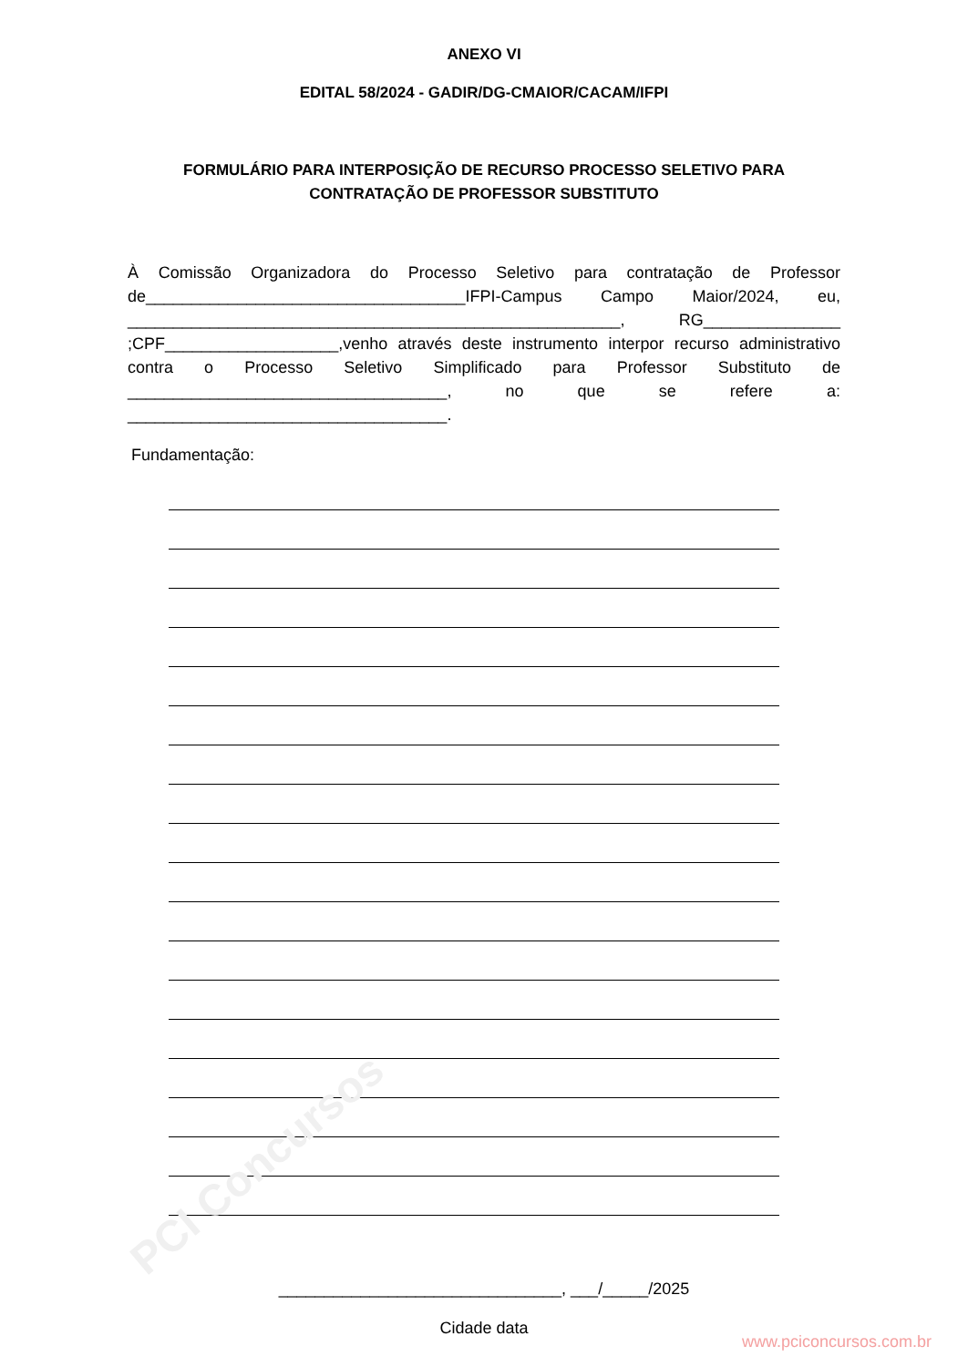PCI Concursos
ANEXO VI
EDITAL 58/2024 - GADIR/DG-CMAIOR/CACAM/IFPI
FORMULÁRIO PARA INTERPOSIÇÃO DE RECURSO PROCESSO SELETIVO PARA CONTRATAÇÃO DE PROFESSOR SUBSTITUTO
À Comissão Organizadora do Processo Seletivo para contratação de Professor de___________________________________IFPI-Campus Campo Maior/2024, eu, ______________________________________________________, RG_______________ ;CPF___________________,venho através deste instrumento interpor recurso administrativo contra o Processo Seletivo Simplificado para Professor Substituto de ___________________________________, no que se refere a: ___________________________________.
Fundamentação:
_______________________________, ___/_____/2025
Cidade data
www.pciconcursos.com.br